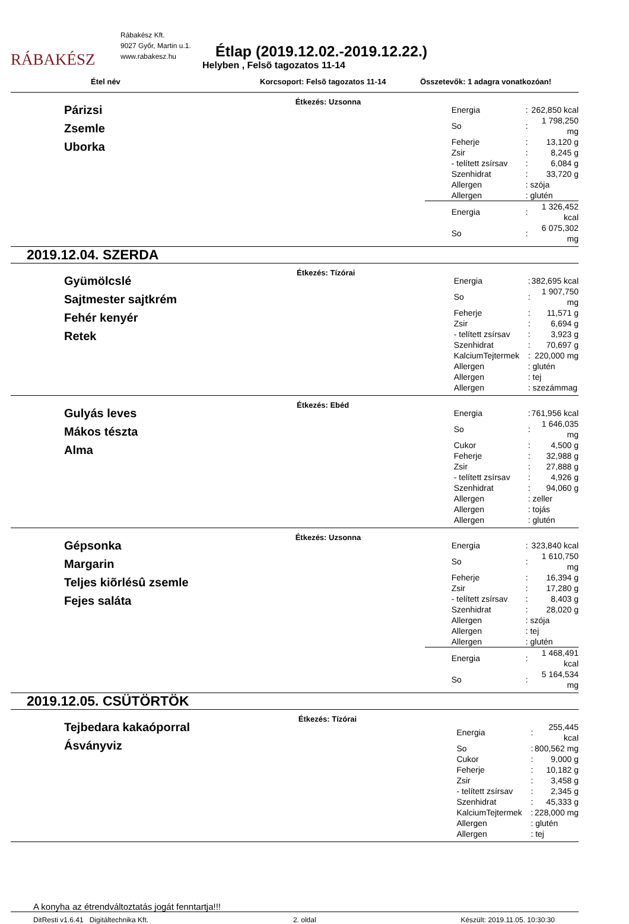RÁBAKÉSZ
Rábakész Kft.
9027 Győr, Martin u.1.
www.rabakesz.hu
Étlap (2019.12.02.-2019.12.22.)
Helyben , Felsõ tagozatos 11-14
Étel név Korcsoport: Felsõ tagozatos 11-14 Összetevők: 1 adagra vonatkozóan!
Párizsi
Zsemle
Uborka
Étkezés: Uzsonna
| Energia | : | 262,850 kcal |
| So | : | 1 798,250 mg |
| Feherje | : | 13,120 g |
| Zsir | : | 8,245 g |
| - telített zsírsav | : | 6,084 g |
| Szenhidrat | : | 33,720 g |
| Allergen | : szója | |
| Allergen | : glutén | |
| Energia | : | 1 326,452 kcal |
| So | : | 6 075,302 mg |
2019.12.04. SZERDA
Gyümölcslé
Sajtmester sajtkrém
Fehér kenyér
Retek
Étkezés: Tízórai
| Energia | : | 382,695 kcal |
| So | : | 1 907,750 mg |
| Feherje | : | 11,571 g |
| Zsir | : | 6,694 g |
| - telített zsírsav | : | 3,923 g |
| Szenhidrat | : | 70,697 g |
| KalciumTejtermek | : | 220,000 mg |
| Allergen | : glutén | |
| Allergen | : tej | |
| Allergen | : szezámmag | |
Gulyás leves
Mákos tészta
Alma
Étkezés: Ebéd
| Energia | : | 761,956 kcal |
| So | : | 1 646,035 mg |
| Cukor | : | 4,500 g |
| Feherje | : | 32,988 g |
| Zsir | : | 27,888 g |
| - telített zsírsav | : | 4,926 g |
| Szenhidrat | : | 94,060 g |
| Allergen | : zeller | |
| Allergen | : tojás | |
| Allergen | : glutén | |
Gépsonka
Margarin
Teljes kiõrlésû zsemle
Fejes saláta
Étkezés: Uzsonna
| Energia | : | 323,840 kcal |
| So | : | 1 610,750 mg |
| Feherje | : | 16,394 g |
| Zsir | : | 17,280 g |
| - telített zsírsav | : | 8,403 g |
| Szenhidrat | : | 28,020 g |
| Allergen | : szója | |
| Allergen | : tej | |
| Allergen | : glutén | |
| Energia | : | 1 468,491 kcal |
| So | : | 5 164,534 mg |
2019.12.05. CSÜTÖRTÖK
Tejbedara kakaóporral
Ásványviz
Étkezés: Tízórai
| Energia | : | 255,445 kcal |
| So | : | 800,562 mg |
| Cukor | : | 9,000 g |
| Feherje | : | 10,182 g |
| Zsir | : | 3,458 g |
| - telített zsírsav | : | 2,345 g |
| Szenhidrat | : | 45,333 g |
| KalciumTejtermek | : | 228,000 mg |
| Allergen | : glutén | |
| Allergen | : tej | |
A konyha az étrendváltoztatás jogát fenntartja!!!
DitResti v1.6.41 Digitáltechnika Kft. 2. oldal Készült: 2019.11.05. 10:30:30